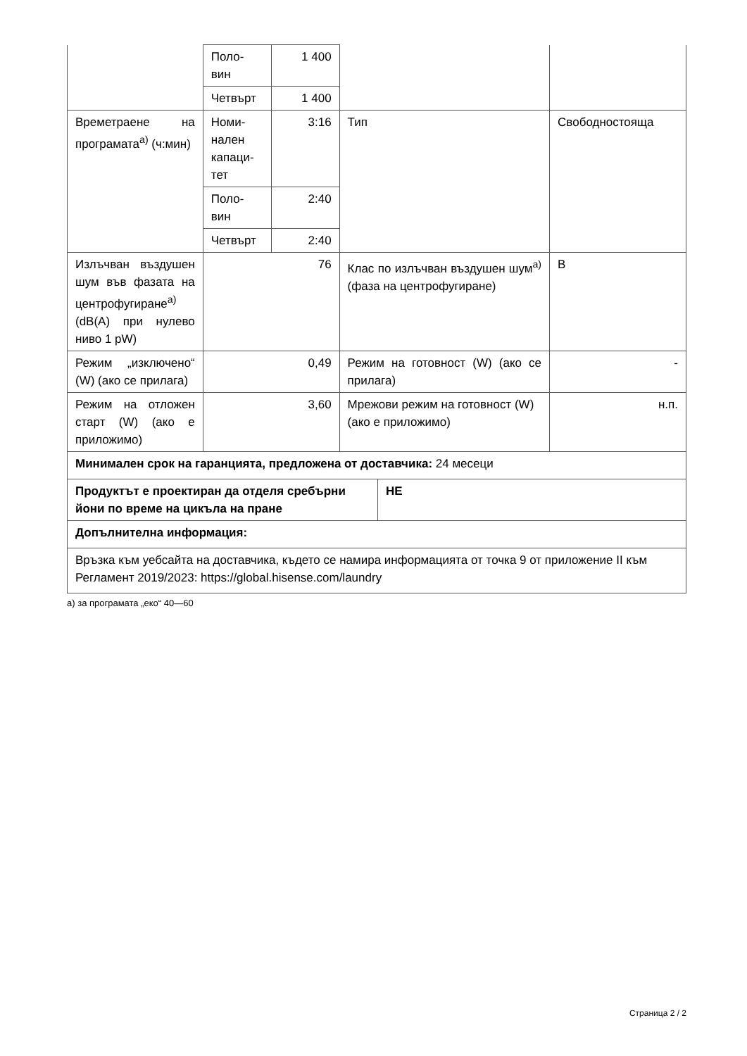| | Поло- вин | 1 400 | | |
| | Четвърт | 1 400 | | |
| Времетраене на програмата<sup>а)</sup> (ч:мин) | Номи- нален капаци- тет | 3:16 | Тип | Свободностояща |
| | Поло- вин | 2:40 | | |
| | Четвърт | 2:40 | | |
| Излъчван възду­шен шум във фаза­та на центрофуги­ране<sup>а)</sup> (dB(A) при нулево ниво 1 pW) | 76 | | Клас по излъчван въздушен шум<sup>а)</sup> (фаза на центрофугира­не) | B |
| Режим „изключе­но“ (W) (ако се прилага) | 0,49 | | Режим на готовност (W) (ако се прилага) | - |
| Режим на отложен старт (W) (ако е приложимо) | 3,60 | | Мрежови режим на готовност (W) (ако е приложимо) | н.п. |
| Минимален срок на гаранцията, предложена от доставчика: 24 месеци | |
| Продуктът е проектиран да отделя сребърни йони по време на цикъла на пране | НЕ |
| Допълнителна информация: | |
| Връзка към уебсайта на доставчика, където се намира информацията от точка 9 от приложение II към Регламент 2019/2023: https://global.hisense.com/laundry | |
а) за програмата „еко“ 40—60
Страница 2 / 2